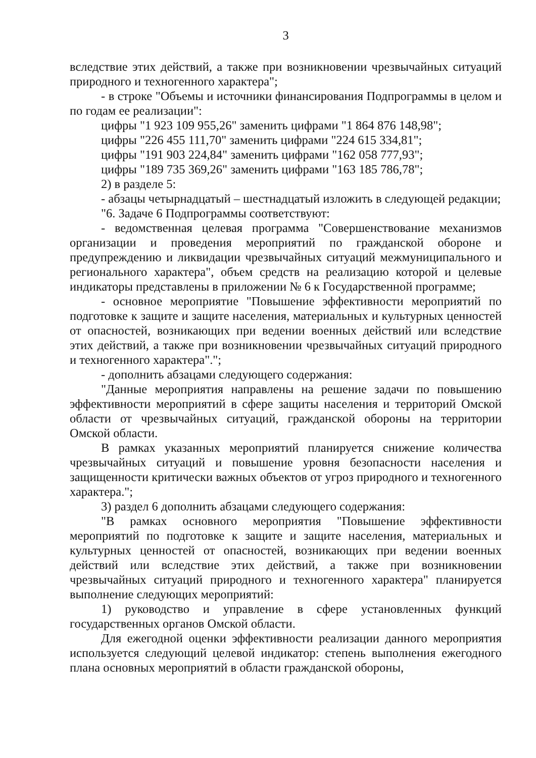3
вследствие этих действий, а также при возникновении чрезвычайных ситуаций природного и техногенного характера";
- в строке "Объемы и источники финансирования Подпрограммы в целом и по годам ее реализации":
цифры "1 923 109 955,26" заменить цифрами "1 864 876 148,98";
цифры "226 455 111,70" заменить цифрами "224 615 334,81";
цифры "191 903 224,84" заменить цифрами "162 058 777,93";
цифры "189 735 369,26" заменить цифрами "163 185 786,78";
2) в разделе 5:
- абзацы четырнадцатый – шестнадцатый изложить в следующей редакции;
"6. Задаче 6 Подпрограммы соответствуют:
- ведомственная целевая программа "Совершенствование механизмов организации и проведения мероприятий по гражданской обороне и предупреждению и ликвидации чрезвычайных ситуаций межмуниципального и регионального характера", объем средств на реализацию которой и целевые индикаторы представлены в приложении № 6 к Государственной программе;
- основное мероприятие "Повышение эффективности мероприятий по подготовке к защите и защите населения, материальных и культурных ценностей от опасностей, возникающих при ведении военных действий или вследствие этих действий, а также при возникновении чрезвычайных ситуаций природного и техногенного характера".";
- дополнить абзацами следующего содержания:
"Данные мероприятия направлены на решение задачи по повышению эффективности мероприятий в сфере защиты населения и территорий Омской области от чрезвычайных ситуаций, гражданской обороны на территории Омской области.
В рамках указанных мероприятий планируется снижение количества чрезвычайных ситуаций и повышение уровня безопасности населения и защищенности критически важных объектов от угроз природного и техногенного характера.";
3) раздел 6 дополнить абзацами следующего содержания:
"В рамках основного мероприятия "Повышение эффективности мероприятий по подготовке к защите и защите населения, материальных и культурных ценностей от опасностей, возникающих при ведении военных действий или вследствие этих действий, а также при возникновении чрезвычайных ситуаций природного и техногенного характера" планируется выполнение следующих мероприятий:
1) руководство и управление в сфере установленных функций государственных органов Омской области.
Для ежегодной оценки эффективности реализации данного мероприятия используется следующий целевой индикатор: степень выполнения ежегодного плана основных мероприятий в области гражданской обороны,